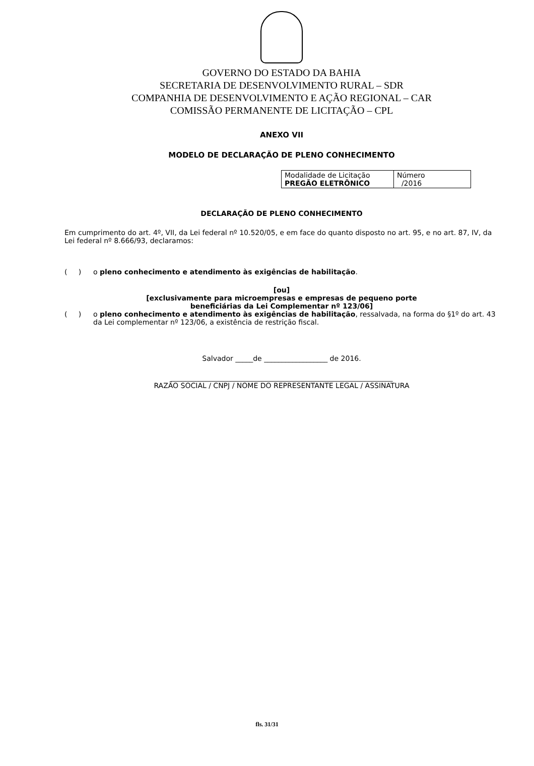GOVERNO DO ESTADO DA BAHIA
SECRETARIA DE DESENVOLVIMENTO RURAL – SDR
COMPANHIA DE DESENVOLVIMENTO E AÇÃO REGIONAL – CAR
COMISSÃO PERMANENTE DE LICITAÇÃO – CPL
ANEXO VII
MODELO DE DECLARAÇÃO DE PLENO CONHECIMENTO
| Modalidade de Licitação PREGÃO ELETRÔNICO | Número /2016 |
DECLARAÇÃO DE PLENO CONHECIMENTO
Em cumprimento do art. 4º, VII, da Lei federal nº 10.520/05, e em face do quanto disposto no art. 95, e no art. 87, IV, da Lei federal nº 8.666/93, declaramos:
( )
o pleno conhecimento e atendimento às exigências de habilitação.
[ou]
[exclusivamente para microempresas e empresas de pequeno porte
beneficiárias da Lei Complementar nº 123/06]
( )
o pleno conhecimento e atendimento às exigências de habilitação, ressalvada, na forma do §1º do art. 43 da Lei complementar nº 123/06, a existência de restrição fiscal.
Salvador _____de __________________ de 2016.
_______________________________________________________________
RAZÃO SOCIAL / CNPJ / NOME DO REPRESENTANTE LEGAL / ASSINATURA
fls. 31/31